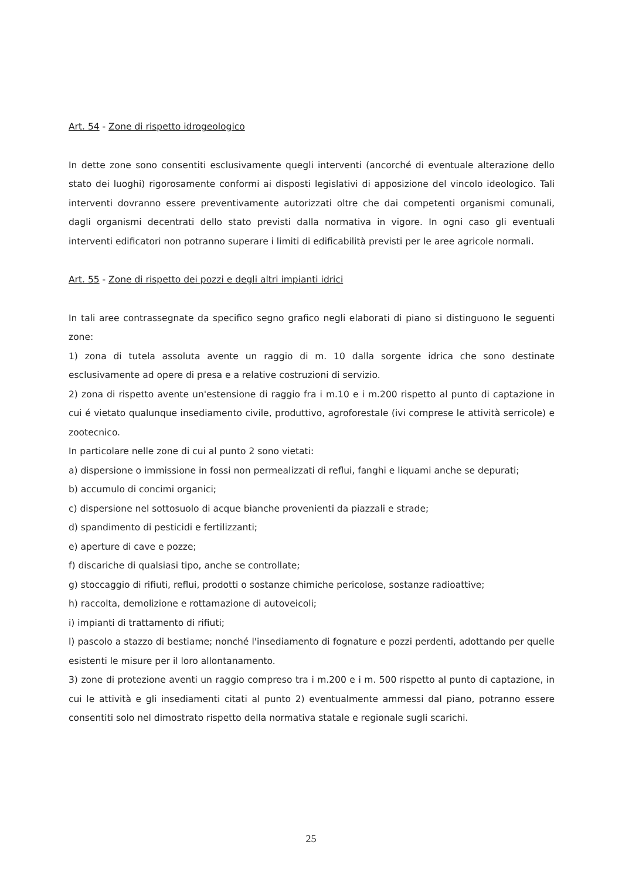Art. 54 - Zone di rispetto idrogeologico
In dette zone sono consentiti esclusivamente quegli interventi (ancorché di eventuale alterazione dello stato dei luoghi) rigorosamente conformi ai disposti legislativi di apposizione del vincolo ideologico. Tali interventi dovranno essere preventivamente autorizzati oltre che dai competenti organismi comunali, dagli organismi decentrati dello stato previsti dalla normativa in vigore. In ogni caso gli eventuali interventi edificatori non potranno superare i limiti di edificabilità previsti per le aree agricole normali.
Art. 55 - Zone di rispetto dei pozzi e degli altri impianti idrici
In tali aree contrassegnate da specifico segno grafico negli elaborati di piano si distinguono le seguenti zone:
1) zona di tutela assoluta avente un raggio di m. 10 dalla sorgente idrica che sono destinate esclusivamente ad opere di presa e a relative costruzioni di servizio.
2) zona di rispetto avente un'estensione di raggio fra i m.10 e i m.200 rispetto al punto di captazione in cui é vietato qualunque insediamento civile, produttivo, agroforestale (ivi comprese le attività serricole) e zootecnico.
In particolare nelle zone di cui al punto 2 sono vietati:
a) dispersione o immissione in fossi non permealizzati di reflui, fanghi e liquami anche se depurati;
b) accumulo di concimi organici;
c) dispersione nel sottosuolo di acque bianche provenienti da piazzali e strade;
d) spandimento di pesticidi e fertilizzanti;
e) aperture di cave e pozze;
f) discariche di qualsiasi tipo, anche se controllate;
g) stoccaggio di rifiuti, reflui, prodotti o sostanze chimiche pericolose, sostanze radioattive;
h) raccolta, demolizione e rottamazione di autoveicoli;
i) impianti di trattamento di rifiuti;
l) pascolo a stazzo di bestiame; nonché l'insediamento di fognature e pozzi perdenti, adottando per quelle esistenti le misure per il loro allontanamento.
3) zone di protezione aventi un raggio compreso tra i m.200 e i m. 500 rispetto al punto di captazione, in cui le attività e gli insediamenti citati al punto 2) eventualmente ammessi dal piano, potranno essere consentiti solo nel dimostrato rispetto della normativa statale e regionale sugli scarichi.
25